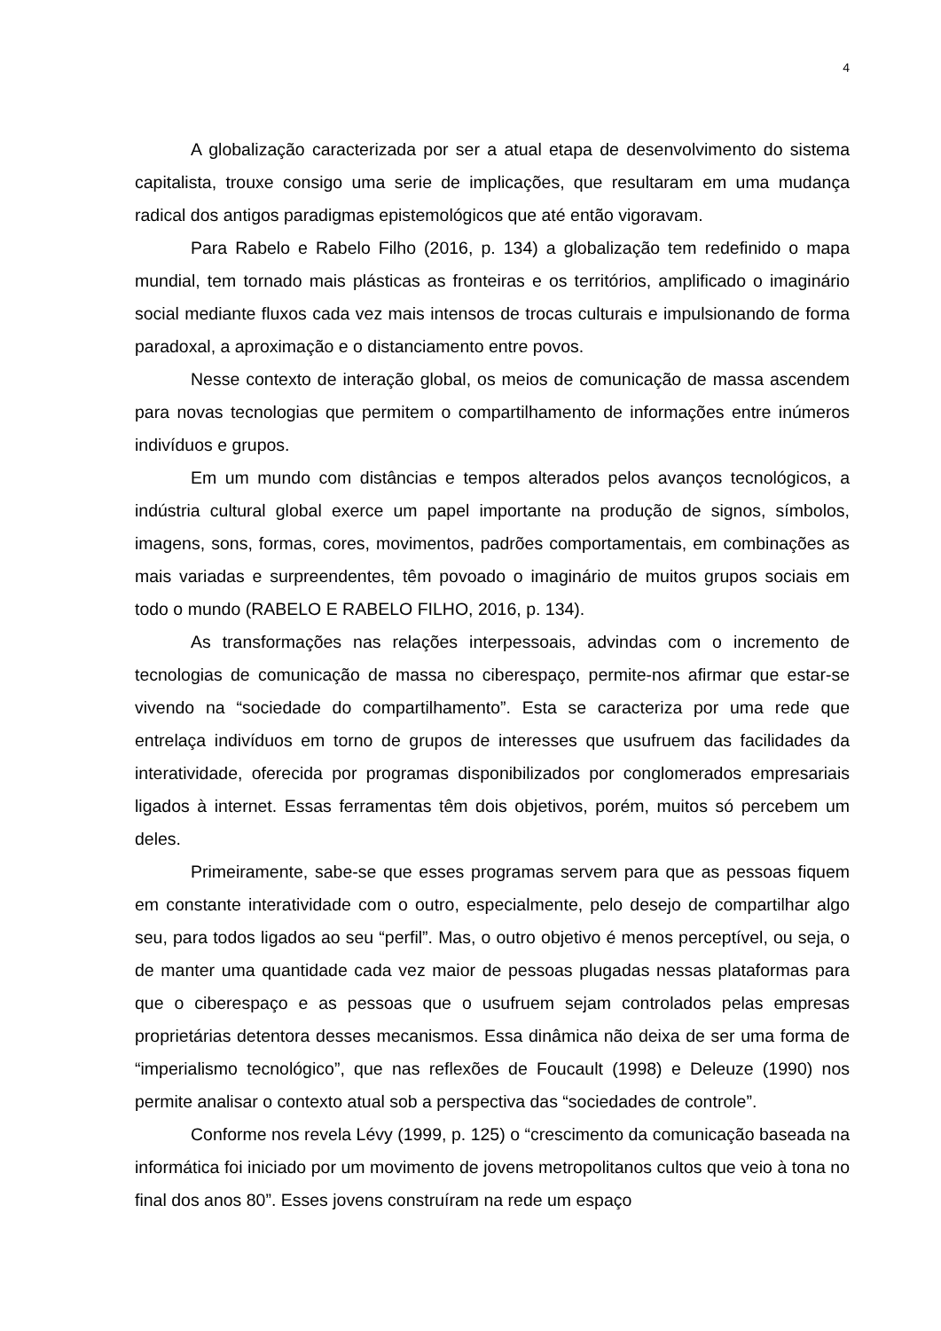4
A globalização caracterizada por ser a atual etapa de desenvolvimento do sistema capitalista, trouxe consigo uma serie de implicações, que resultaram em uma mudança radical dos antigos paradigmas epistemológicos que até então vigoravam.
Para Rabelo e Rabelo Filho (2016, p. 134) a globalização tem redefinido o mapa mundial, tem tornado mais plásticas as fronteiras e os territórios, amplificado o imaginário social mediante fluxos cada vez mais intensos de trocas culturais e impulsionando de forma paradoxal, a aproximação e o distanciamento entre povos.
Nesse contexto de interação global, os meios de comunicação de massa ascendem para novas tecnologias que permitem o compartilhamento de informações entre inúmeros indivíduos e grupos.
Em um mundo com distâncias e tempos alterados pelos avanços tecnológicos, a indústria cultural global exerce um papel importante na produção de signos, símbolos, imagens, sons, formas, cores, movimentos, padrões comportamentais, em combinações as mais variadas e surpreendentes, têm povoado o imaginário de muitos grupos sociais em todo o mundo (RABELO E RABELO FILHO, 2016, p. 134).
As transformações nas relações interpessoais, advindas com o incremento de tecnologias de comunicação de massa no ciberespaço, permite-nos afirmar que estar-se vivendo na “sociedade do compartilhamento”. Esta se caracteriza por uma rede que entrelaça indivíduos em torno de grupos de interesses que usufruem das facilidades da interatividade, oferecida por programas disponibilizados por conglomerados empresariais ligados à internet. Essas ferramentas têm dois objetivos, porém, muitos só percebem um deles.
Primeiramente, sabe-se que esses programas servem para que as pessoas fiquem em constante interatividade com o outro, especialmente, pelo desejo de compartilhar algo seu, para todos ligados ao seu “perfil”. Mas, o outro objetivo é menos perceptível, ou seja, o de manter uma quantidade cada vez maior de pessoas plugadas nessas plataformas para que o ciberespaço e as pessoas que o usufruem sejam controlados pelas empresas proprietárias detentora desses mecanismos. Essa dinâmica não deixa de ser uma forma de “imperialismo tecnológico”, que nas reflexões de Foucault (1998) e Deleuze (1990) nos permite analisar o contexto atual sob a perspectiva das “sociedades de controle”.
Conforme nos revela Lévy (1999, p. 125) o “crescimento da comunicação baseada na informática foi iniciado por um movimento de jovens metropolitanos cultos que veio à tona no final dos anos 80”. Esses jovens construíram na rede um espaço